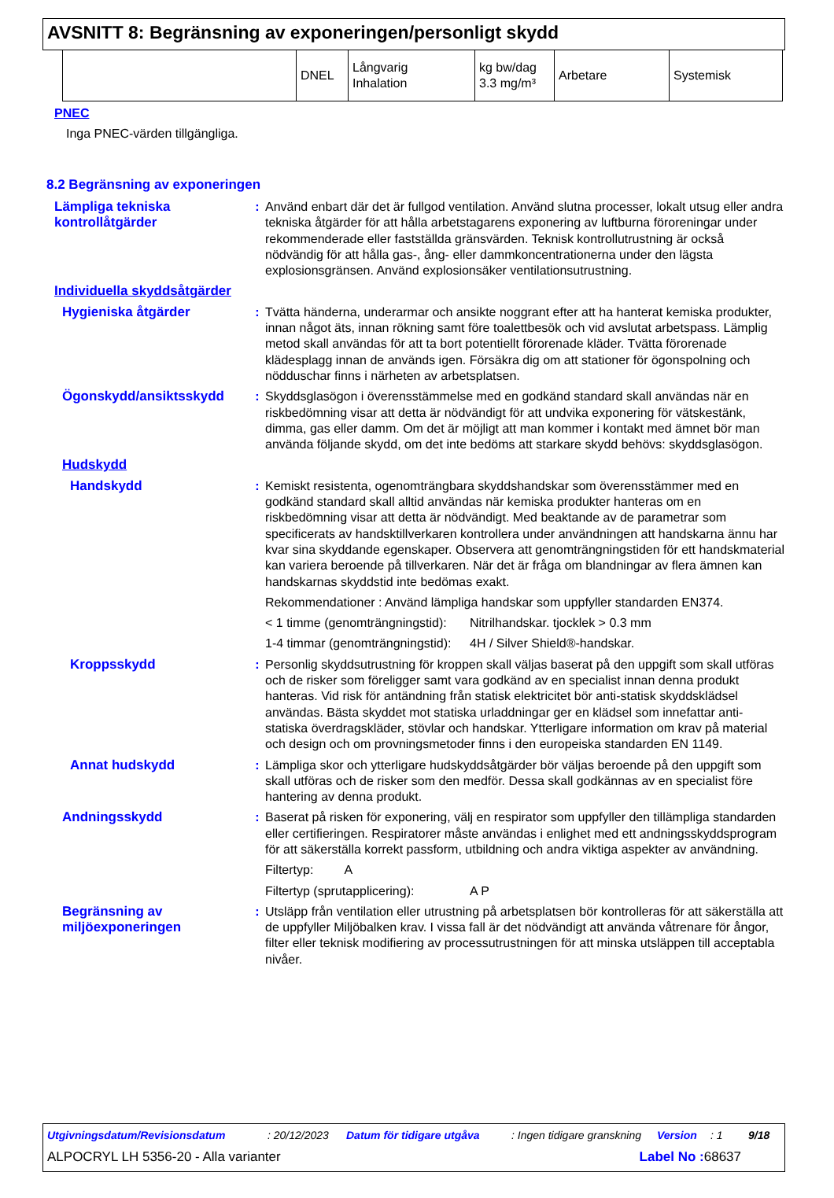AVSNITT 8: Begränsning av exponeringen/personligt skydd
| | DNEL | Långvarig Inhalation | kg bw/dag 3.3 mg/m³ | Arbetare | Systemisk |
PNEC
Inga PNEC-värden tillgängliga.
8.2 Begränsning av exponeringen
Lämpliga tekniska kontrollåtgärder
: Använd enbart där det är fullgod ventilation. Använd slutna processer, lokalt utsug eller andra tekniska åtgärder för att hålla arbetstagarens exponering av luftburna föroreningar under rekommenderade eller fastställda gränsvärden. Teknisk kontrollutrustning är också nödvändig för att hålla gas-, ång- eller dammkoncentrationerna under den lägsta explosionsgränsen. Använd explosionsäker ventilationsutrustning.
Individuella skyddsåtgärder
Hygieniska åtgärder : Tvätta händerna, underarmar och ansikte noggrant efter att ha hanterat kemiska produkter, innan något äts, innan rökning samt före toalettbesök och vid avslutat arbetspass. Lämplig metod skall användas för att ta bort potentiellt förorenade kläder. Tvätta förorenade klädesplagg innan de används igen. Försäkra dig om att stationer för ögonspolning och nödduschar finns i närheten av arbetsplatsen.
Ögonskydd/ansiktsskydd : Skyddsglasögon i överensstämmelse med en godkänd standard skall användas när en riskbedömning visar att detta är nödvändigt för att undvika exponering för vätskestänk, dimma, gas eller damm. Om det är möjligt att man kommer i kontakt med ämnet bör man använda följande skydd, om det inte bedöms att starkare skydd behövs: skyddsglasögon.
Hudskydd
Handskydd : Kemiskt resistenta, ogenomträngbara skyddshandskar som överensstämmer med en godkänd standard skall alltid användas när kemiska produkter hanteras om en riskbedömning visar att detta är nödvändigt. Med beaktande av de parametrar som specificerats av handsktillverkaren kontrollera under användningen att handskarna ännu har kvar sina skyddande egenskaper. Observera att genomträngningstiden för ett handskmaterial kan variera beroende på tillverkaren. När det är fråga om blandningar av flera ämnen kan handskarnas skyddstid inte bedömas exakt.
Rekommendationer : Använd lämpliga handskar som uppfyller standarden EN374.
< 1 timme (genomträngningstid): Nitrilhandskar. tjocklek > 0.3 mm
1-4 timmar (genomträngningstid): 4H / Silver Shield®-handskar.
Kroppsskydd : Personlig skyddsutrustning för kroppen skall väljas baserat på den uppgift som skall utföras och de risker som föreligger samt vara godkänd av en specialist innan denna produkt hanteras. Vid risk för antändning från statisk elektricitet bör anti-statisk skyddsklädsel användas. Bästa skyddet mot statiska urladdningar ger en klädsel som innefattar anti-statiska överdragskläder, stövlar och handskar. Ytterligare information om krav på material och design och om provningsmetoder finns i den europeiska standarden EN 1149.
Annat hudskydd : Lämpliga skor och ytterligare hudskyddsåtgärder bör väljas beroende på den uppgift som skall utföras och de risker som den medför. Dessa skall godkännas av en specialist före hantering av denna produkt.
Andningsskydd : Baserat på risken för exponering, välj en respirator som uppfyller den tillämpliga standarden eller certifieringen. Respiratorer måste användas i enlighet med ett andningsskyddsprogram för att säkerställa korrekt passform, utbildning och andra viktiga aspekter av användning.
Filtertyp: A
Filtertyp (sprutapplicering): A P
Begränsning av miljöexponeringen
: Utsläpp från ventilation eller utrustning på arbetsplatsen bör kontrolleras för att säkerställa att de uppfyller Miljöbalken krav. I vissa fall är det nödvändigt att använda våtrenare för ångor, filter eller teknisk modifiering av processutrustningen för att minska utsläppen till acceptabla nivåer.
Utgivningsdatum/Revisionsdatum: 20/12/2023 Datum för tidigare utgåva: Ingen tidigare granskning Version: 1 9/18
ALPOCRYL LH 5356-20 - Alla varianter Label No : 68637